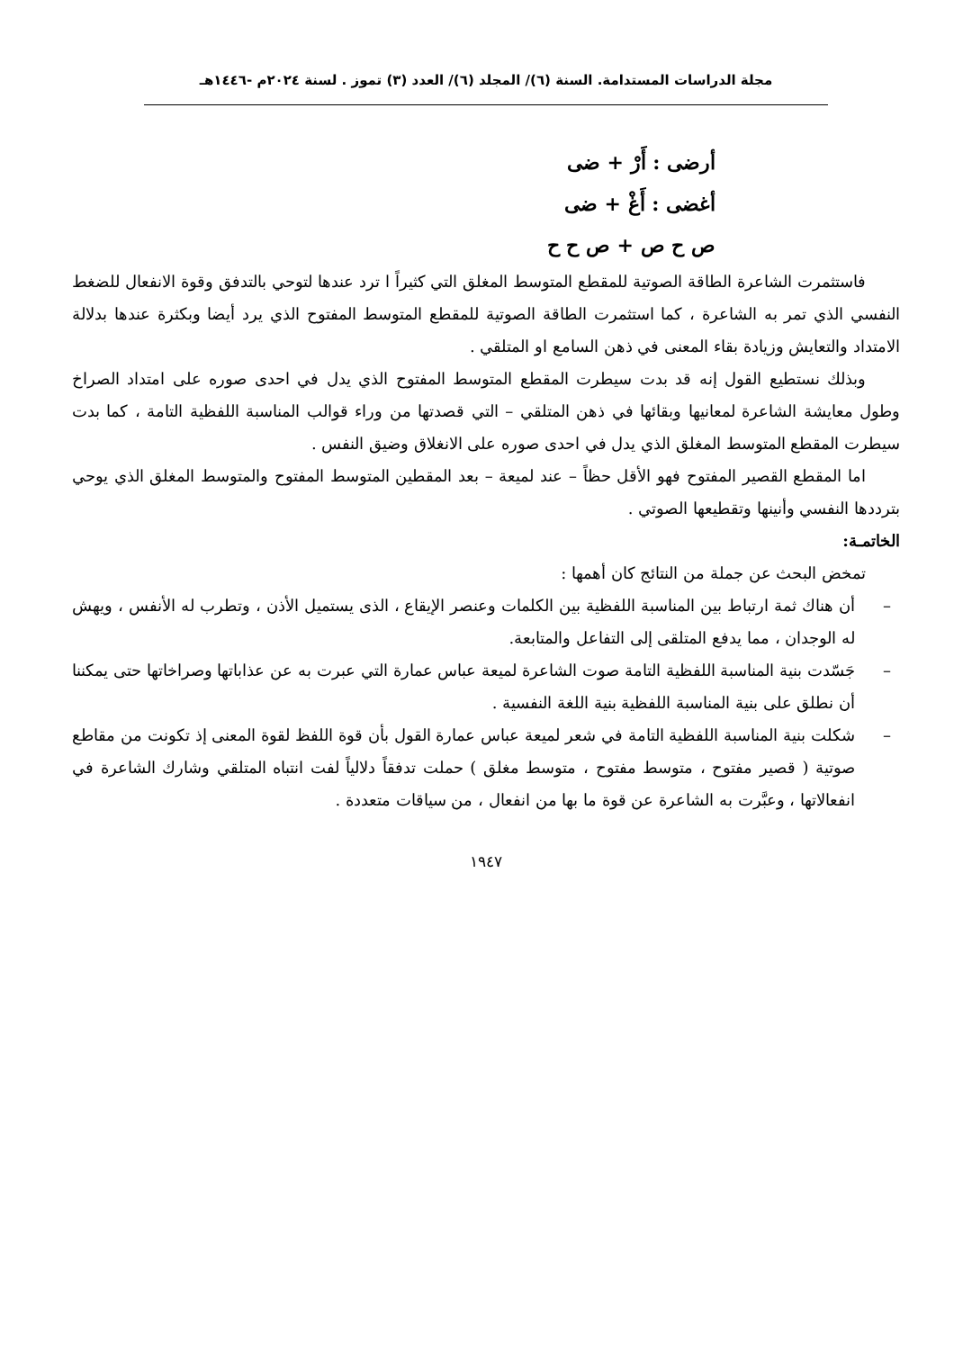مجلة الدراسات المستدامة. السنة (٦)/ المجلد (٦)/ العدد (٣) تموز . لسنة ٢٠٢٤م -١٤٤٦هـ
أرضى : أَرْ + ضى
أغضى : أَغْ + ضى
ص ح ص + ص ح ح
فاستثمرت الشاعرة الطاقة الصوتية للمقطع المتوسط المغلق التي كثيراً ا ترد عندها لتوحي بالتدفق وقوة الانفعال للضغط النفسي الذي تمر به الشاعرة ، كما استثمرت الطاقة الصوتية للمقطع المتوسط المفتوح الذي يرد أيضا وبكثرة عندها بدلالة الامتداد والتعايش وزيادة بقاء المعنى في ذهن السامع او المتلقي .
وبذلك نستطيع القول إنه قد بدت سيطرت المقطع المتوسط المفتوح الذي يدل في احدى صوره على امتداد الصراخ وطول معايشة الشاعرة لمعانيها وبقائها في ذهن المتلقي – التي قصدتها من وراء قوالب المناسبة اللفظية التامة ، كما بدت سيطرت المقطع المتوسط المغلق الذي يدل في احدى صوره على الانغلاق وضيق النفس .
اما المقطع القصير المفتوح فهو الأقل حظاً – عند لميعة – بعد المقطين المتوسط المفتوح والمتوسط المغلق الذي يوحي بترددها النفسي وأنينها وتقطيعها الصوتي .
الخاتمـة:
تمخض البحث عن جملة من النتائج كان أهمها :
– أن هناك ثمة ارتباط بين المناسبة اللفظية بين الكلمات وعنصر الإيقاع ، الذى يستميل الأذن ، وتطرب له الأنفس ، ويهش له الوجدان ، مما يدفع المتلقى إلى التفاعل والمتابعة.
– جَسّدت بنية المناسبة اللفظية التامة صوت الشاعرة لميعة عباس عمارة التي عبرت به عن عذاباتها وصراخاتها حتى يمكننا أن نطلق على بنية المناسبة اللفظية بنية اللغة النفسية .
– شكلت بنية المناسبة اللفظية التامة في شعر لميعة عباس عمارة القول بأن قوة اللفظ لقوة المعنى إذ تكونت من مقاطع صوتية ( قصير مفتوح ، متوسط مفتوح ، متوسط مغلق ) حملت تدفقاً دلالياً لفت انتباه المتلقي وشارك الشاعرة في انفعالاتها ، وعبَّرت به الشاعرة عن قوة ما بها من انفعال ، من سياقات متعددة .
١٩٤٧